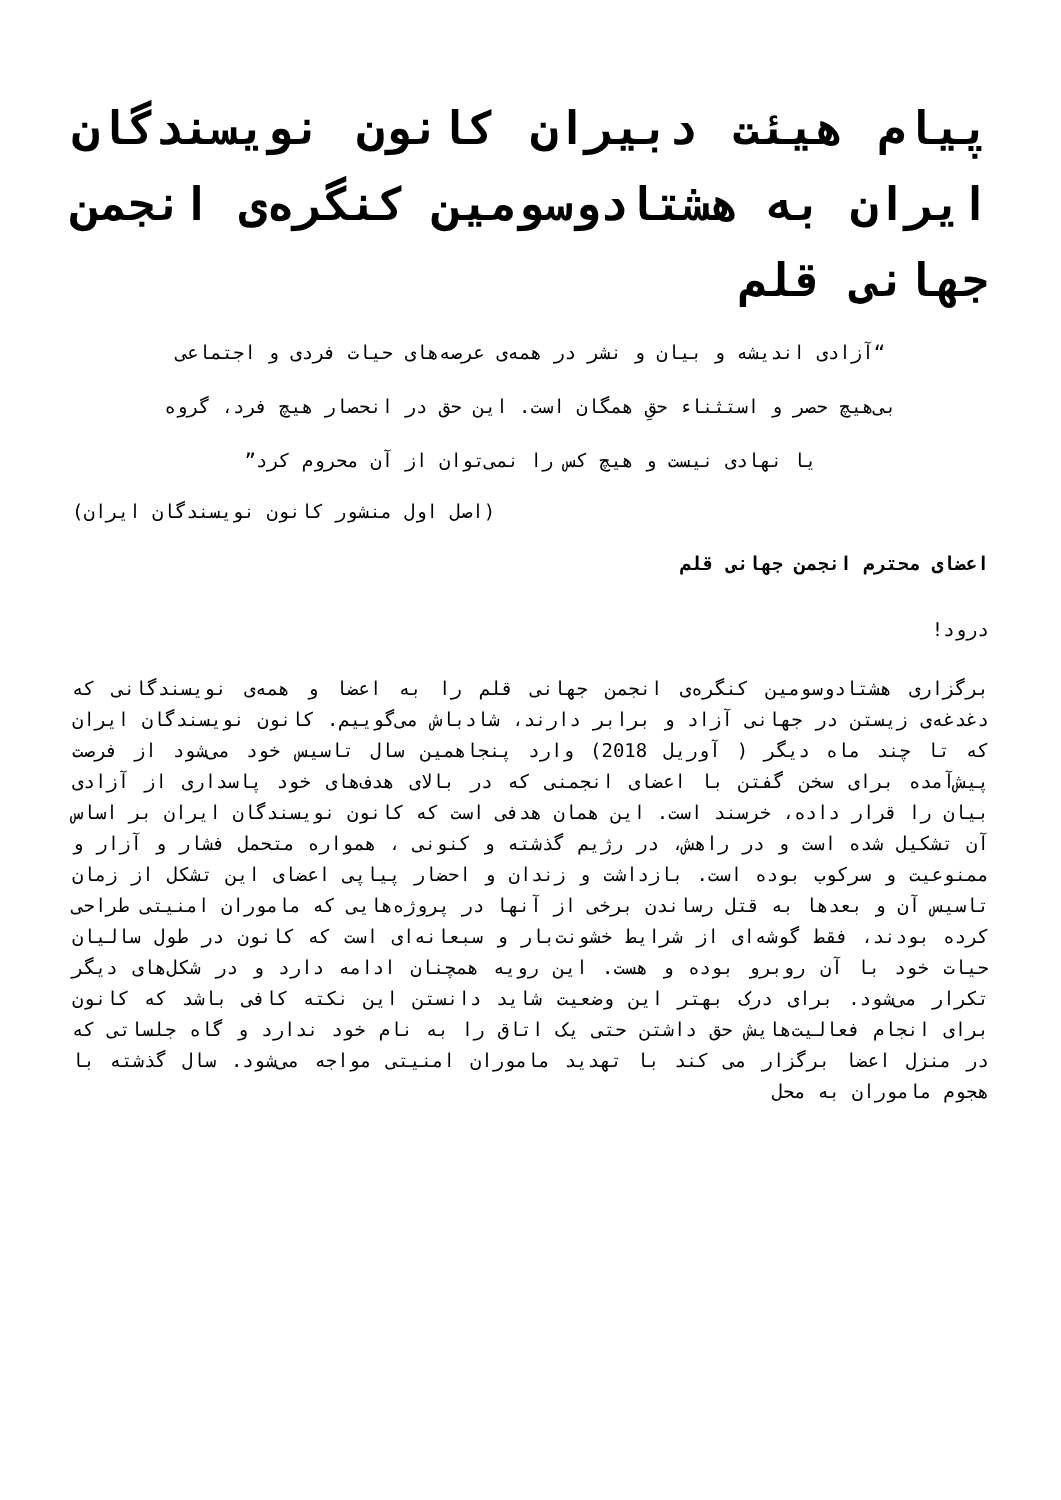پیام هیئت دبیران کانون نویسندگان ایران به هشتادوسومین کنگره‌ی انجمن جهانی قلم
“آزادی اندیشه و بیان و نشر در همه‌ی عرصه‌های حیات فردی و اجتماعی
بی‌هیچ حصر و استثناء حقِ همگان است. این حق در انحصار هیچ فرد، گروه
یا نهادی نیست و هیچ کس را نمی‌توان از آن محروم کرد”
(اصل اول منشور کانون نویسندگان ایران)
اعضای محترم انجمن جهانی قلم
درود!
برگزاری هشتادوسومین کنگره‌ی انجمن جهانی قلم را به اعضا و همه‌ی نویسندگانی که دغدغه‌ی زیستن در جهانی آزاد و برابر دارند، شادباش می‌گوییم. کانون نویسندگان ایران که تا چند ماه دیگر ( آوریل 2018) وارد پنجاهمین سال تاسیس خود می‌شود از فرصت پیش‌آمده برای سخن گفتن با اعضای انجمنی که در بالای هدف‌های خود پاسداری از آزادی بیان را قرار داده، خرسند است. این همان هدفی است که کانون نویسندگان ایران بر اساس آن تشکیل شده است و در راهش، در رژیم گذشته و کنونی ، همواره متحمل فشار و آزار و ممنوعیت و سرکوب بوده است. بازداشت و زندان و احضار پیاپی اعضای این تشکل از زمان تاسیس آن و بعدها به قتل رساندن برخی از آنها در پروژه‌هایی که ماموران امنیتی طراحی کرده بودند، فقط گوشه‌ای از شرایط خشونت‌بار و سبعانه‌ای است که کانون در طول سالیان حیات خود با آن روبرو بوده و هست. این رویه همچنان ادامه دارد و در شکل‌های دیگر تکرار می‌شود. برای درک بهتر این وضعیت شاید دانستن این نکته کافی باشد که کانون برای انجام فعالیت‌هایش حق داشتن حتی یک اتاق را به نام خود ندارد و گاه جلساتی که در منزل اعضا برگزار می کند با تهدید ماموران امنیتی مواجه می‌شود. سال گذشته با هجوم ماموران به محل